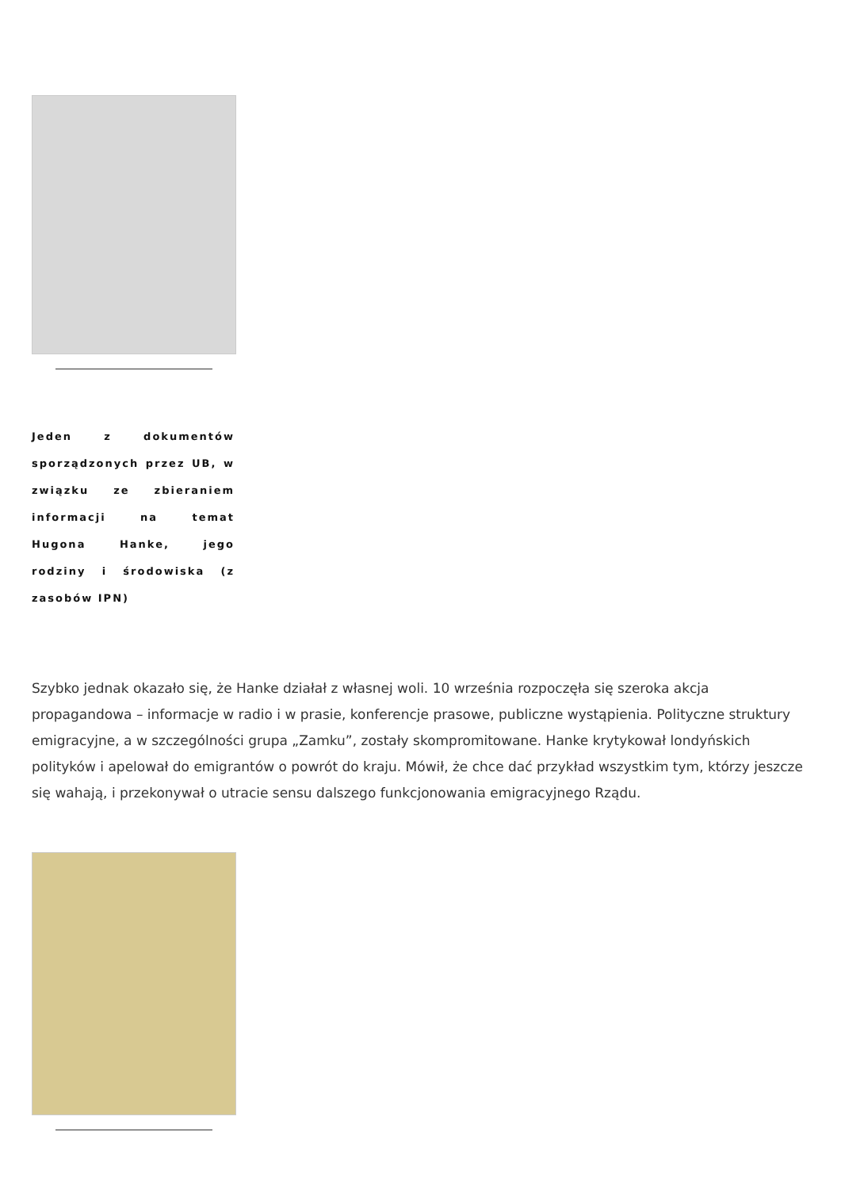Jeden z dokumentów sporządzonych przez UB, w związku ze zbieraniem informacji na temat Hugona Hanke, jego rodziny i środowiska (z zasobów IPN)
Szybko jednak okazało się, że Hanke działał z własnej woli. 10 września rozpoczęła się szeroka akcja propagandowa – informacje w radio i w prasie, konferencje prasowe, publiczne wystąpienia. Polityczne struktury emigracyjne, a w szczególności grupa „Zamku”, zostały skompromitowane. Hanke krytykował londyńskich polityków i apelował do emigrantów o powrót do kraju. Mówił, że chce dać przykład wszystkim tym, którzy jeszcze się wahają, i przekonywał o utracie sensu dalszego funkcjonowania emigracyjnego Rządu.